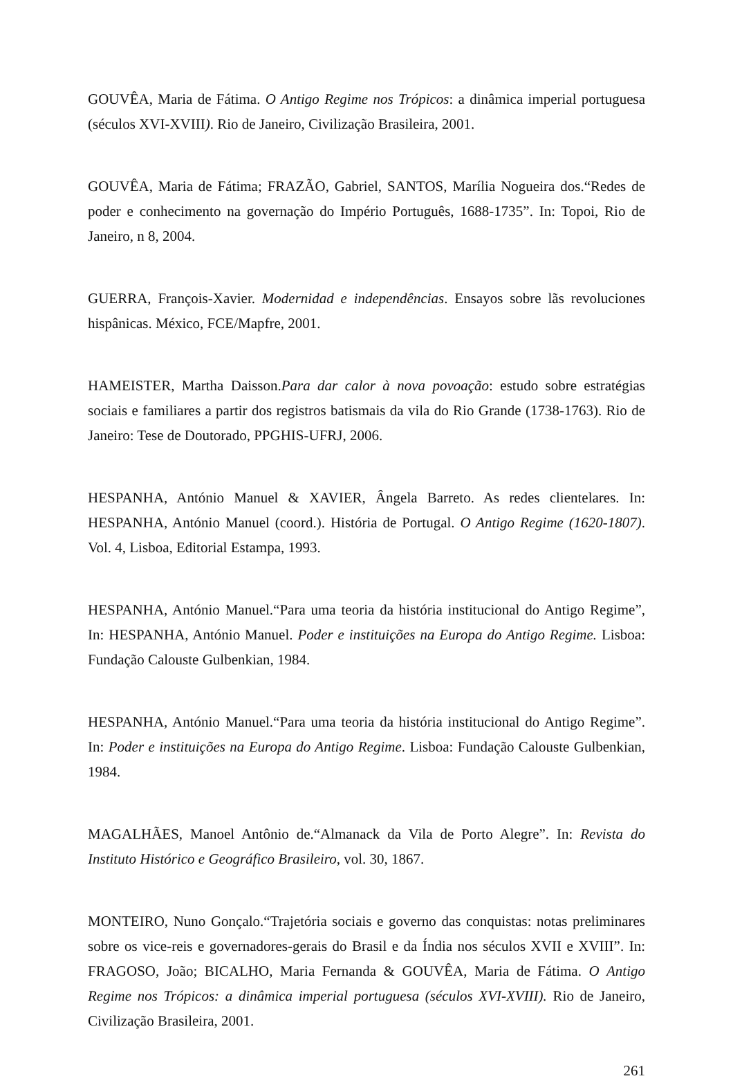GOUVÊA, Maria de Fátima. O Antigo Regime nos Trópicos: a dinâmica imperial portuguesa (séculos XVI-XVIII). Rio de Janeiro, Civilização Brasileira, 2001.
GOUVÊA, Maria de Fátima; FRAZÃO, Gabriel, SANTOS, Marília Nogueira dos.“Redes de poder e conhecimento na governação do Império Português, 1688-1735”. In: Topoi, Rio de Janeiro, n 8, 2004.
GUERRA, François-Xavier. Modernidad e independências. Ensayos sobre lãs revoluciones hispânicas. México, FCE/Mapfre, 2001.
HAMEISTER, Martha Daisson.Para dar calor à nova povoação: estudo sobre estratégias sociais e familiares a partir dos registros batismais da vila do Rio Grande (1738-1763). Rio de Janeiro: Tese de Doutorado, PPGHIS-UFRJ, 2006.
HESPANHA, António Manuel & XAVIER, Ângela Barreto. As redes clientelares. In: HESPANHA, António Manuel (coord.). História de Portugal. O Antigo Regime (1620-1807). Vol. 4, Lisboa, Editorial Estampa, 1993.
HESPANHA, António Manuel.“Para uma teoria da história institucional do Antigo Regime”, In: HESPANHA, António Manuel. Poder e instituições na Europa do Antigo Regime. Lisboa: Fundação Calouste Gulbenkian, 1984.
HESPANHA, António Manuel.“Para uma teoria da história institucional do Antigo Regime”. In: Poder e instituições na Europa do Antigo Regime. Lisboa: Fundação Calouste Gulbenkian, 1984.
MAGALHÃES, Manoel Antônio de.“Almanack da Vila de Porto Alegre”. In: Revista do Instituto Histórico e Geográfico Brasileiro, vol. 30, 1867.
MONTEIRO, Nuno Gonçalo.“Trajetória sociais e governo das conquistas: notas preliminares sobre os vice-reis e governadores-gerais do Brasil e da Índia nos séculos XVII e XVIII”. In: FRAGOSO, João; BICALHO, Maria Fernanda & GOUVÊA, Maria de Fátima. O Antigo Regime nos Trópicos: a dinâmica imperial portuguesa (séculos XVI-XVIII). Rio de Janeiro, Civilização Brasileira, 2001.
261